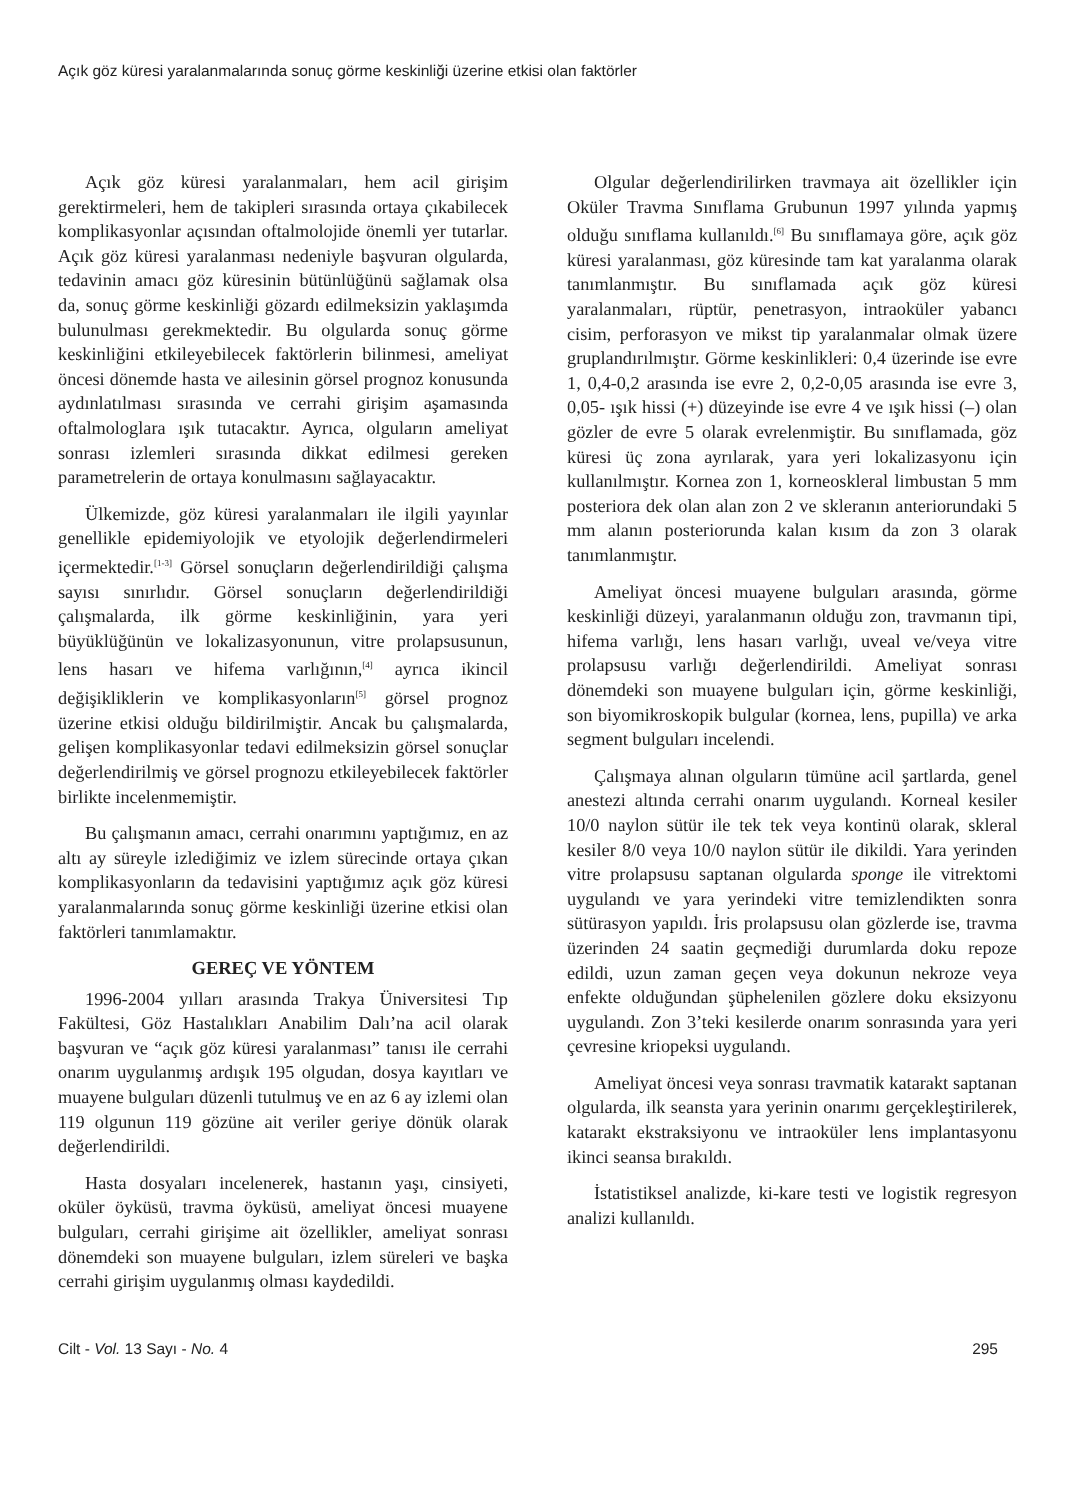Açık göz küresi yaralanmalarında sonuç görme keskinliği üzerine etkisi olan faktörler
Açık göz küresi yaralanmaları, hem acil girişim gerektirmeleri, hem de takipleri sırasında ortaya çıkabilecek komplikasyonlar açısından oftalmolojide önemli yer tutarlar. Açık göz küresi yaralanması nedeniyle başvuran olgularda, tedavinin amacı göz küresinin bütünlüğünü sağlamak olsa da, sonuç görme keskinliği gözardı edilmeksizin yaklaşımda bulunulması gerekmektedir. Bu olgularda sonuç görme keskinliğini etkileyebilecek faktörlerin bilinmesi, ameliyat öncesi dönemde hasta ve ailesinin görsel prognoz konusunda aydınlatılması sırasında ve cerrahi girişim aşamasında oftalmologlara ışık tutacaktır. Ayrıca, olguların ameliyat sonrası izlemleri sırasında dikkat edilmesi gereken parametrelerin de ortaya konulmasını sağlayacaktır.
Ülkemizde, göz küresi yaralanmaları ile ilgili yayınlar genellikle epidemiyolojik ve etyolojik değerlendirmeleri içermektedir.<sup>[1-3]</sup> Görsel sonuçların değerlendirildiği çalışma sayısı sınırlıdır. Görsel sonuçların değerlendirildiği çalışmalarda, ilk görme keskinliğinin, yara yeri büyüklüğünün ve lokalizasyonunun, vitre prolapsusunun, lens hasarı ve hifema varlığının,<sup>[4]</sup> ayrıca ikincil değişikliklerin ve komplikasyonların<sup>[5]</sup> görsel prognoz üzerine etkisi olduğu bildirilmiştir. Ancak bu çalışmalarda, gelişen komplikasyonlar tedavi edilmeksizin görsel sonuçlar değerlendirilmiş ve görsel prognozu etkileyebilecek faktörler birlikte incelenmemiştir.
Bu çalışmanın amacı, cerrahi onarımını yaptığımız, en az altı ay süreyle izlediğimiz ve izlem sürecinde ortaya çıkan komplikasyonların da tedavisini yaptığımız açık göz küresi yaralanmalarında sonuç görme keskinliği üzerine etkisi olan faktörleri tanımlamaktır.
GEREÇ VE YÖNTEM
1996-2004 yılları arasında Trakya Üniversitesi Tıp Fakültesi, Göz Hastalıkları Anabilim Dalı’na acil olarak başvuran ve “açık göz küresi yaralanması” tanısı ile cerrahi onarım uygulanmış ardışık 195 olgudan, dosya kayıtları ve muayene bulguları düzenli tutulmuş ve en az 6 ay izlemi olan 119 olgunun 119 gözüne ait veriler geriye dönük olarak değerlendirildi.
Hasta dosyaları incelenerek, hastanın yaşı, cinsiyeti, oküler öyküsü, travma öyküsü, ameliyat öncesi muayene bulguları, cerrahi girişime ait özellikler, ameliyat sonrası dönemdeki son muayene bulguları, izlem süreleri ve başka cerrahi girişim uygulanmış olması kaydedildi.
Olgular değerlendirilirken travmaya ait özellikler için Oküler Travma Sınıflama Grubunun 1997 yılında yapmış olduğu sınıflama kullanıldı.<sup>[6]</sup> Bu sınıflamaya göre, açık göz küresi yaralanması, göz küresinde tam kat yaralanma olarak tanımlanmıştır. Bu sınıflamada açık göz küresi yaralanmaları, rüptür, penetrasyon, intraoküler yabancı cisim, perforasyon ve mikst tip yaralanmalar olmak üzere gruplandırılmıştır. Görme keskinlikleri: 0,4 üzerinde ise evre 1, 0,4-0,2 arasında ise evre 2, 0,2-0,05 arasında ise evre 3, 0,05- ışık hissi (+) düzeyinde ise evre 4 ve ışık hissi (–) olan gözler de evre 5 olarak evrelenmiştir. Bu sınıflamada, göz küresi üç zona ayrılarak, yara yeri lokalizasyonu için kullanılmıştır. Kornea zon 1, korneoskleral limbustan 5 mm posteriora dek olan alan zon 2 ve skleranın anteriorundaki 5 mm alanın posteriorunda kalan kısım da zon 3 olarak tanımlanmıştır.
Ameliyat öncesi muayene bulguları arasında, görme keskinliği düzeyi, yaralanmanın olduğu zon, travmanın tipi, hifema varlığı, lens hasarı varlığı, uveal ve/veya vitre prolapsusu varlığı değerlendirildi. Ameliyat sonrası dönemdeki son muayene bulguları için, görme keskinliği, son biyomikroskopik bulgular (kornea, lens, pupilla) ve arka segment bulguları incelendi.
Çalışmaya alınan olguların tümüne acil şartlarda, genel anestezi altında cerrahi onarım uygulandı. Korneal kesiler 10/0 naylon sütür ile tek tek veya kontinü olarak, skleral kesiler 8/0 veya 10/0 naylon sütür ile dikildi. Yara yerinden vitre prolapsusu saptanan olgularda sponge ile vitrektomi uygulandı ve yara yerindeki vitre temizlendikten sonra sütürasyon yapıldı. İris prolapsusu olan gözlerde ise, travma üzerinden 24 saatin geçmediği durumlarda doku repoze edildi, uzun zaman geçen veya dokunun nekroze veya enfekte olduğundan şüphelenilen gözlere doku eksizyonu uygulandı. Zon 3’teki kesilerde onarım sonrasında yara yeri çevresine kriopeksi uygulandı.
Ameliyat öncesi veya sonrası travmatik katarakt saptanan olgularda, ilk seansta yara yerinin onarımı gerçekleştirilerek, katarakt ekstraksiyonu ve intraoküler lens implantasyonu ikinci seansa bırakıldı.
İstatistiksel analizde, ki-kare testi ve logistik regresyon analizi kullanıldı.
Cilt - Vol. 13 Sayı - No. 4 295